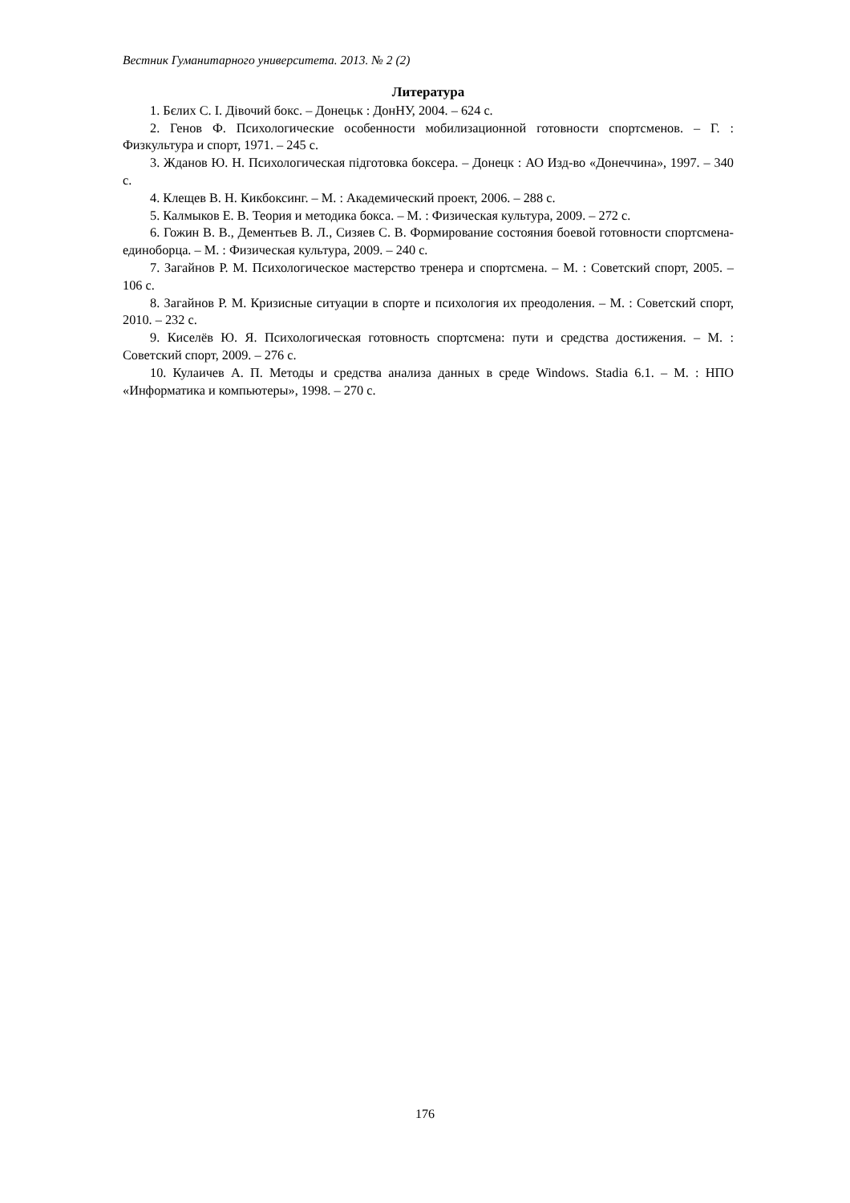Вестник Гуманитарного университета. 2013. № 2 (2)
Литература
1. Бєлих С. І. Дівочий бокс. – Донецьк : ДонНУ, 2004. – 624 с.
2. Генов Ф. Психологические особенности мобилизационной готовности спортсменов. – Г. : Физкультура и спорт, 1971. – 245 с.
3. Жданов Ю. Н. Психологическая підготовка боксера. – Донецк : АО Изд-во «Донеччина», 1997. – 340 с.
4. Клещев В. Н. Кикбоксинг. – М. : Академический проект, 2006. – 288 с.
5. Калмыков Е. В. Теория и методика бокса. – М. : Физическая культура, 2009. – 272 с.
6. Гожин В. В., Дементьев В. Л., Сизяев С. В. Формирование состояния боевой готовности спортсмена-единоборца. – М. : Физическая культура, 2009. – 240 с.
7. Загайнов Р. М. Психологическое мастерство тренера и спортсмена. – М. : Советский спорт, 2005. – 106 с.
8. Загайнов Р. М. Кризисные ситуации в спорте и психология их преодоления. – М. : Советский спорт, 2010. – 232 с.
9. Киселёв Ю. Я. Психологическая готовность спортсмена: пути и средства достижения. – М. : Советский спорт, 2009. – 276 с.
10. Кулаичев А. П. Методы и средства анализа данных в среде Windows. Stadia 6.1. – М. : НПО «Информатика и компьютеры», 1998. – 270 с.
176